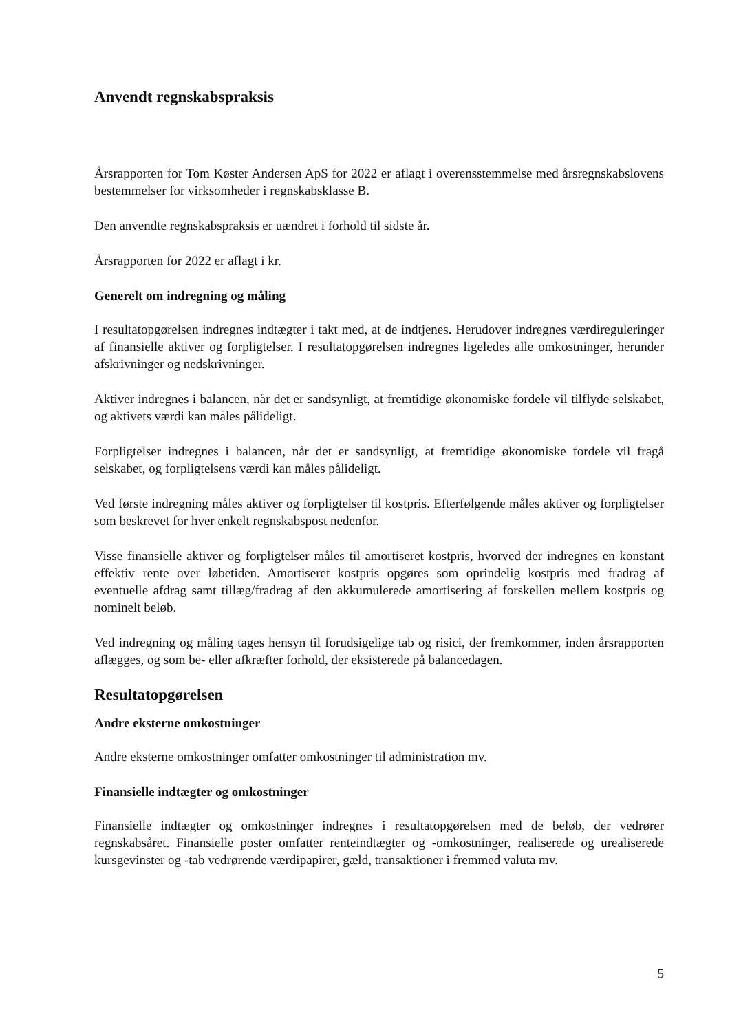Anvendt regnskabspraksis
Årsrapporten for Tom Køster Andersen ApS for 2022 er aflagt i overensstemmelse med årsregnskabslovens bestemmelser for virksomheder i regnskabsklasse B.
Den anvendte regnskabspraksis er uændret i forhold til sidste år.
Årsrapporten for 2022 er aflagt i kr.
Generelt om indregning og måling
I resultatopgørelsen indregnes indtægter i takt med, at de indtjenes. Herudover indregnes værdireguleringer af finansielle aktiver og forpligtelser. I resultatopgørelsen indregnes ligeledes alle omkostninger, herunder afskrivninger og nedskrivninger.
Aktiver indregnes i balancen, når det er sandsynligt, at fremtidige økonomiske fordele vil tilflyde selskabet, og aktivets værdi kan måles pålideligt.
Forpligtelser indregnes i balancen, når det er sandsynligt, at fremtidige økonomiske fordele vil fragå selskabet, og forpligtelsens værdi kan måles pålideligt.
Ved første indregning måles aktiver og forpligtelser til kostpris. Efterfølgende måles aktiver og forpligtelser som beskrevet for hver enkelt regnskabspost nedenfor.
Visse finansielle aktiver og forpligtelser måles til amortiseret kostpris, hvorved der indregnes en konstant effektiv rente over løbetiden. Amortiseret kostpris opgøres som oprindelig kostpris med fradrag af eventuelle afdrag samt tillæg/fradrag af den akkumulerede amortisering af forskellen mellem kostpris og nominelt beløb.
Ved indregning og måling tages hensyn til forudsigelige tab og risici, der fremkommer, inden årsrapporten aflægges, og som be- eller afkræfter forhold, der eksisterede på balancedagen.
Resultatopgørelsen
Andre eksterne omkostninger
Andre eksterne omkostninger omfatter omkostninger til administration mv.
Finansielle indtægter og omkostninger
Finansielle indtægter og omkostninger indregnes i resultatopgørelsen med de beløb, der vedrører regnskabsåret. Finansielle poster omfatter renteindtægter og -omkostninger, realiserede og urealiserede kursgevinster og -tab vedrørende værdipapirer, gæld, transaktioner i fremmed valuta mv.
5